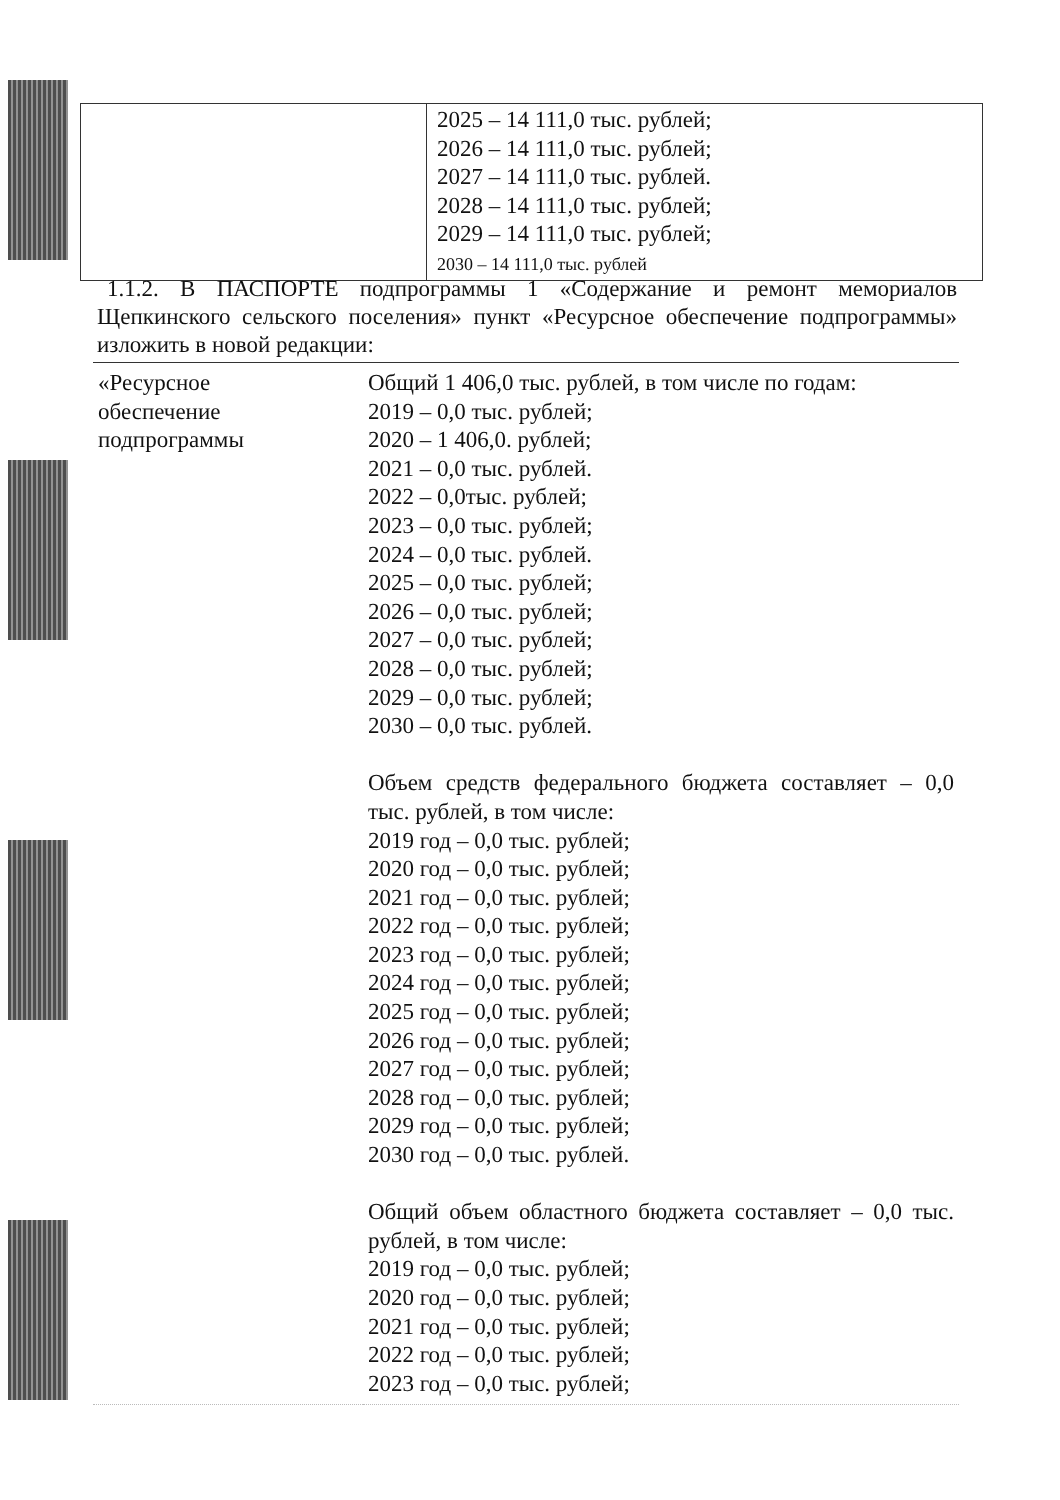| | 2025 – 14 111,0 тыс. рублей; 2026 – 14 111,0 тыс. рублей; 2027 – 14 111,0 тыс. рублей. 2028 – 14 111,0 тыс. рублей; 2029 – 14 111,0 тыс. рублей; 2030 – 14 111,0 тыс. рублей |
1.1.2. В ПАСПОРТЕ подпрограммы 1 «Содержание и ремонт мемориалов Щепкинского сельского поселения» пункт «Ресурсное обеспечение подпрограммы» изложить в новой редакции:
| «Ресурсное обеспечение подпрограммы | Общий 1 406,0 тыс. рублей, в том числе по годам: 2019 – 0,0 тыс. рублей; 2020 – 1 406,0. рублей; 2021 – 0,0 тыс. рублей. 2022 – 0,0тыс. рублей; 2023 – 0,0 тыс. рублей; 2024 – 0,0 тыс. рублей. 2025 – 0,0 тыс. рублей; 2026 – 0,0 тыс. рублей; 2027 – 0,0 тыс. рублей; 2028 – 0,0 тыс. рублей; 2029 – 0,0 тыс. рублей; 2030 – 0,0 тыс. рублей. Объем средств федерального бюджета составляет – 0,0 тыс. рублей, в том числе: 2019 год – 0,0 тыс. рублей; 2020 год – 0,0 тыс. рублей; 2021 год – 0,0 тыс. рублей; 2022 год – 0,0 тыс. рублей; 2023 год – 0,0 тыс. рублей; 2024 год – 0,0 тыс. рублей; 2025 год – 0,0 тыс. рублей; 2026 год – 0,0 тыс. рублей; 2027 год – 0,0 тыс. рублей; 2028 год – 0,0 тыс. рублей; 2029 год – 0,0 тыс. рублей; 2030 год – 0,0 тыс. рублей. Общий объем областного бюджета составляет – 0,0 тыс. рублей, в том числе: 2019 год – 0,0 тыс. рублей; 2020 год – 0,0 тыс. рублей; 2021 год – 0,0 тыс. рублей; 2022 год – 0,0 тыс. рублей; 2023 год – 0,0 тыс. рублей; |